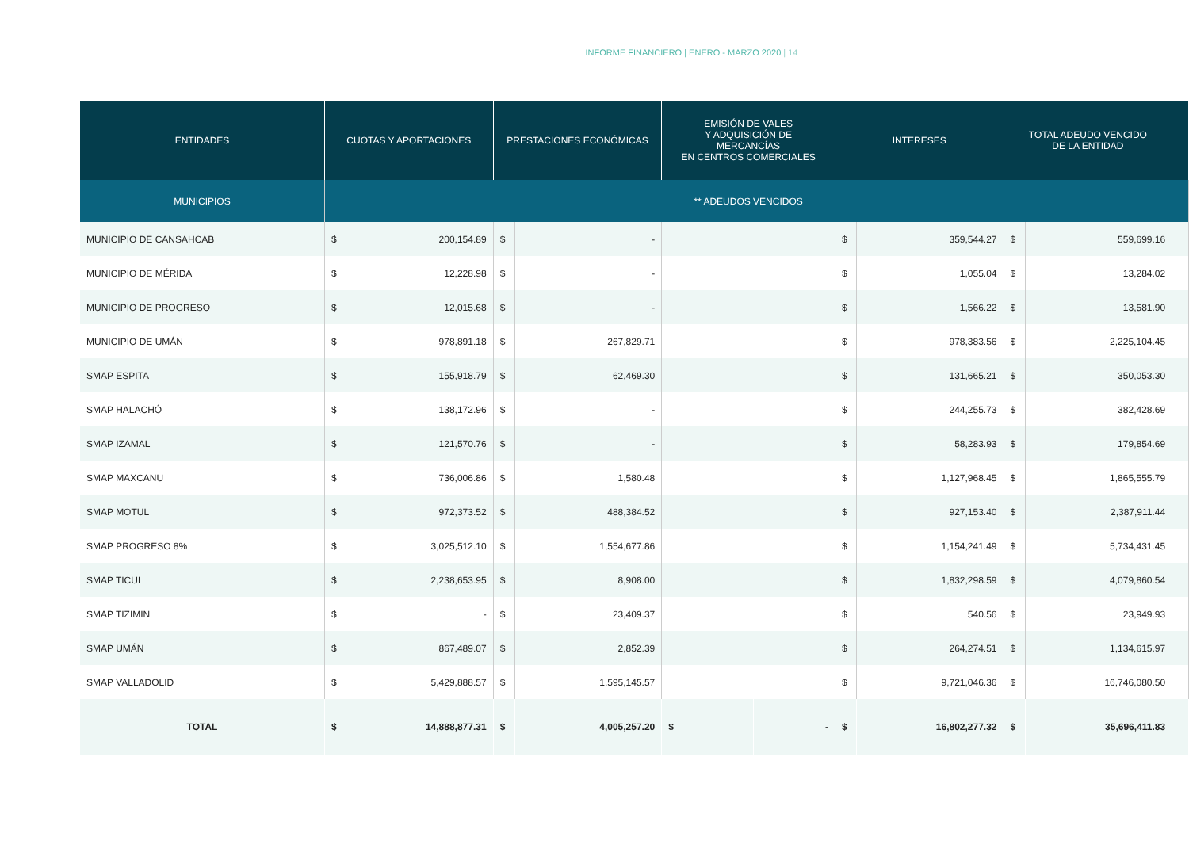INFORME FINANCIERO | ENERO - MARZO 2020 | 14
| ENTIDADES | CUOTAS Y APORTACIONES | | PRESTACIONES ECONÓMICAS | | EMISIÓN DE VALES Y ADQUISICIÓN DE MERCANCÍAS EN CENTROS COMERCIALES | | INTERESES | | TOTAL ADEUDO VENCIDO DE LA ENTIDAD | | |
| --- | --- | --- | --- | --- | --- | --- | --- | --- | --- | --- | --- |
| MUNICIPIOS | ** ADEUDOS VENCIDOS | | | | | | | | | | |
| MUNICIPIO DE CANSAHCAB | $ | 200,154.89 | $ | - | | | $ | 359,544.27 | $ | 559,699.16 | |
| MUNICIPIO DE MÉRIDA | $ | 12,228.98 | $ | - | | | $ | 1,055.04 | $ | 13,284.02 | |
| MUNICIPIO DE PROGRESO | $ | 12,015.68 | $ | - | | | $ | 1,566.22 | $ | 13,581.90 | |
| MUNICIPIO DE UMÁN | $ | 978,891.18 | $ | 267,829.71 | | | $ | 978,383.56 | $ | 2,225,104.45 | |
| SMAP ESPITA | $ | 155,918.79 | $ | 62,469.30 | | | $ | 131,665.21 | $ | 350,053.30 | |
| SMAP HALACHÓ | $ | 138,172.96 | $ | - | | | $ | 244,255.73 | $ | 382,428.69 | |
| SMAP IZAMAL | $ | 121,570.76 | $ | - | | | $ | 58,283.93 | $ | 179,854.69 | |
| SMAP MAXCANU | $ | 736,006.86 | $ | 1,580.48 | | | $ | 1,127,968.45 | $ | 1,865,555.79 | |
| SMAP MOTUL | $ | 972,373.52 | $ | 488,384.52 | | | $ | 927,153.40 | $ | 2,387,911.44 | |
| SMAP PROGRESO 8% | $ | 3,025,512.10 | $ | 1,554,677.86 | | | $ | 1,154,241.49 | $ | 5,734,431.45 | |
| SMAP TICUL | $ | 2,238,653.95 | $ | 8,908.00 | | | $ | 1,832,298.59 | $ | 4,079,860.54 | |
| SMAP TIZIMIN | $ | - | $ | 23,409.37 | | | $ | 540.56 | $ | 23,949.93 | |
| SMAP UMÁN | $ | 867,489.07 | $ | 2,852.39 | | | $ | 264,274.51 | $ | 1,134,615.97 | |
| SMAP VALLADOLID | $ | 5,429,888.57 | $ | 1,595,145.57 | | | $ | 9,721,046.36 | $ | 16,746,080.50 | |
| TOTAL | $ | 14,888,877.31 | $ | 4,005,257.20 | $ | - | $ | 16,802,277.32 | $ | 35,696,411.83 | |